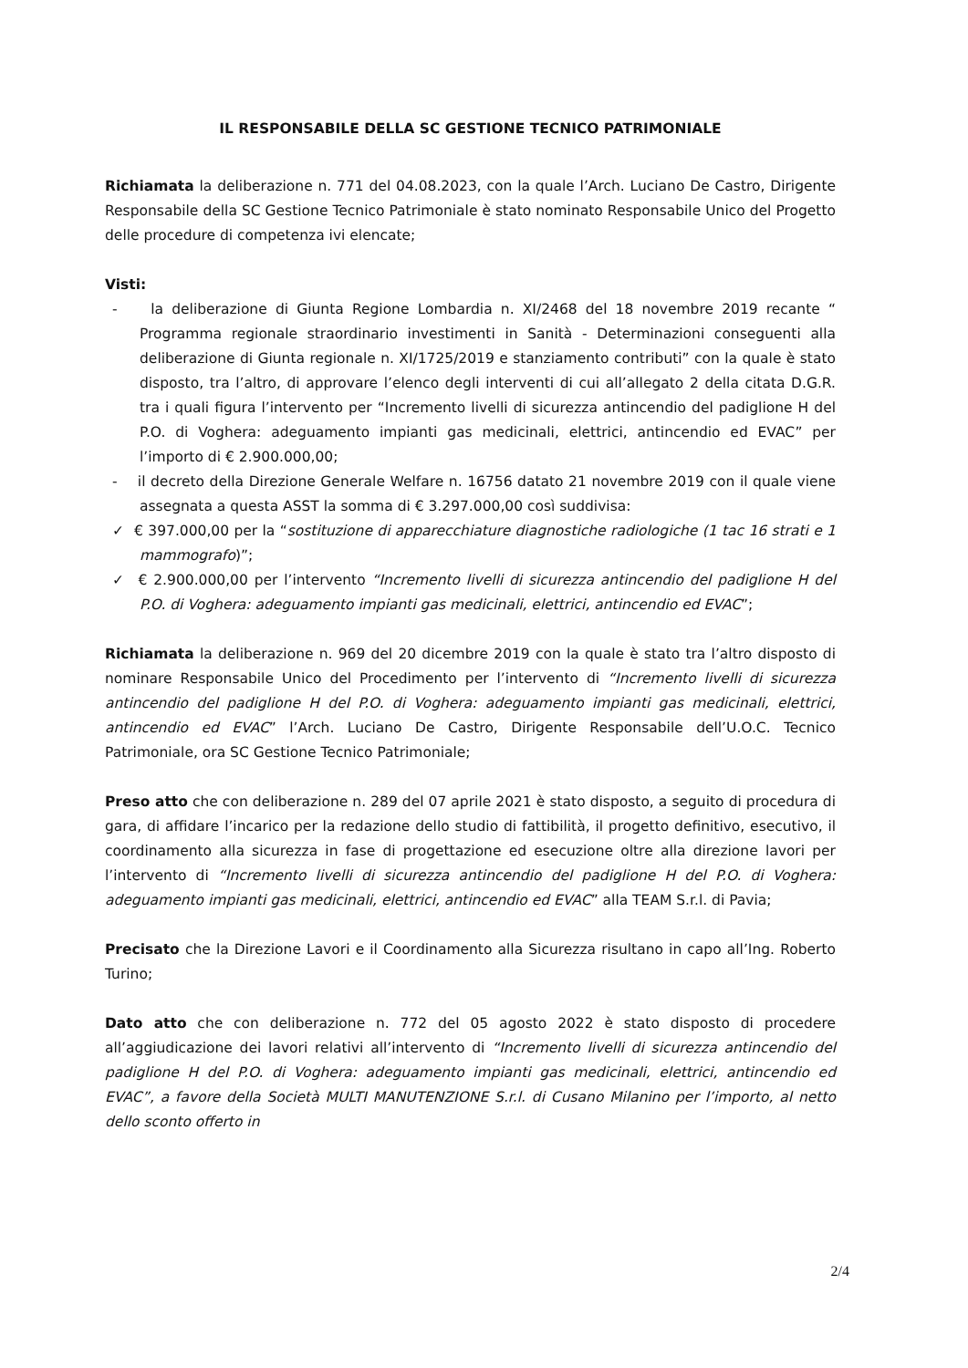IL RESPONSABILE DELLA SC GESTIONE TECNICO PATRIMONIALE
Richiamata la deliberazione n. 771 del 04.08.2023, con la quale l’Arch. Luciano De Castro, Dirigente Responsabile della SC Gestione Tecnico Patrimoniale è stato nominato Responsabile Unico del Progetto delle procedure di competenza ivi elencate;
Visti:
- la deliberazione di Giunta Regione Lombardia n. XI/2468 del 18 novembre 2019 recante “ Programma regionale straordinario investimenti in Sanità - Determinazioni conseguenti alla deliberazione di Giunta regionale n. XI/1725/2019 e stanziamento contributi” con la quale è stato disposto, tra l’altro, di approvare l’elenco degli interventi di cui all’allegato 2 della citata D.G.R. tra i quali figura l’intervento per “Incremento livelli di sicurezza antincendio del padiglione H del P.O. di Voghera: adeguamento impianti gas medicinali, elettrici, antincendio ed EVAC” per l’importo di € 2.900.000,00;
- il decreto della Direzione Generale Welfare n. 16756 datato 21 novembre 2019 con il quale viene assegnata a questa ASST la somma di € 3.297.000,00 così suddivisa:
✓ € 397.000,00 per la “sostituzione di apparecchiature diagnostiche radiologiche (1 tac 16 strati e 1 mammografo)”;
✓ € 2.900.000,00 per l’intervento “Incremento livelli di sicurezza antincendio del padiglione H del P.O. di Voghera: adeguamento impianti gas medicinali, elettrici, antincendio ed EVAC”;
Richiamata la deliberazione n. 969 del 20 dicembre 2019 con la quale è stato tra l’altro disposto di nominare Responsabile Unico del Procedimento per l’intervento di “Incremento livelli di sicurezza antincendio del padiglione H del P.O. di Voghera: adeguamento impianti gas medicinali, elettrici, antincendio ed EVAC” l’Arch. Luciano De Castro, Dirigente Responsabile dell’U.O.C. Tecnico Patrimoniale, ora SC Gestione Tecnico Patrimoniale;
Preso atto che con deliberazione n. 289 del 07 aprile 2021 è stato disposto, a seguito di procedura di gara, di affidare l’incarico per la redazione dello studio di fattibilità, il progetto definitivo, esecutivo, il coordinamento alla sicurezza in fase di progettazione ed esecuzione oltre alla direzione lavori per l’intervento di “Incremento livelli di sicurezza antincendio del padiglione H del P.O. di Voghera: adeguamento impianti gas medicinali, elettrici, antincendio ed EVAC” alla TEAM S.r.l. di Pavia;
Precisato che la Direzione Lavori e il Coordinamento alla Sicurezza risultano in capo all’Ing. Roberto Turino;
Dato atto che con deliberazione n. 772 del 05 agosto 2022 è stato disposto di procedere all’aggiudicazione dei lavori relativi all’intervento di “Incremento livelli di sicurezza antincendio del padiglione H del P.O. di Voghera: adeguamento impianti gas medicinali, elettrici, antincendio ed EVAC”, a favore della Società MULTI MANUTENZIONE S.r.l. di Cusano Milanino per l’importo, al netto dello sconto offerto in
2/4